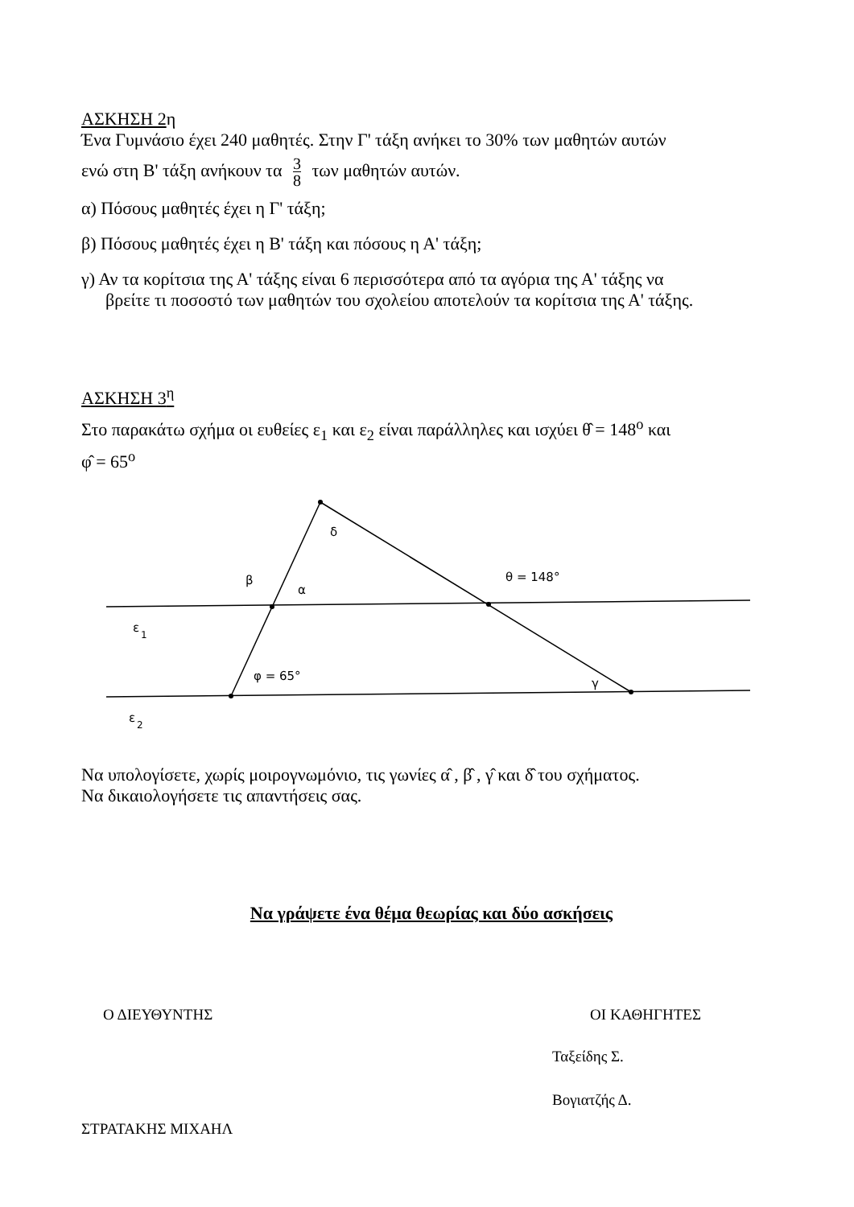ΑΣΚΗΣΗ 2η
Ένα Γυμνάσιο έχει 240 μαθητές. Στην Γ' τάξη ανήκει το 30% των μαθητών αυτών
ενώ στη Β' τάξη ανήκουν τα 3 8 των μαθητών αυτών.
α) Πόσους μαθητές έχει η Γ' τάξη;
β) Πόσους μαθητές έχει η Β' τάξη και πόσους η Α' τάξη;
γ) Αν τα κορίτσια της Α' τάξης είναι 6 περισσότερα από τα αγόρια της Α' τάξης να
βρείτε τι ποσοστό των μαθητών του σχολείου αποτελούν τα κορίτσια της Α' τάξης.
ΑΣΚΗΣΗ 3<sup>η</sup>
Στο παρακάτω σχήμα οι ευθείες ε<sub>1</sub> και ε<sub>2</sub> είναι παράλληλες και ισχύει θ̂ = 148<sup>ο</sup> και
φ̂ = 65<sup>ο</sup>
δ
β
α
θ = 148°
φ = 65°
γ
ε
1
ε
2
Να υπολογίσετε, χωρίς μοιρογνωμόνιο, τις γωνίες α̂ , β̂ , γ̂ και δ̂ του σχήματος.
Να δικαιολογήσετε τις απαντήσεις σας.
Να γράψετε ένα θέμα θεωρίας και δύο ασκήσεις
Ο ΔΙΕΥΘΥΝΤΗΣ ΟΙ ΚΑΘΗΓΗΤΕΣ
Ταξείδης Σ.
Βογιατζής Δ.
ΣΤΡΑΤΑΚΗΣ ΜΙΧΑΗΛ